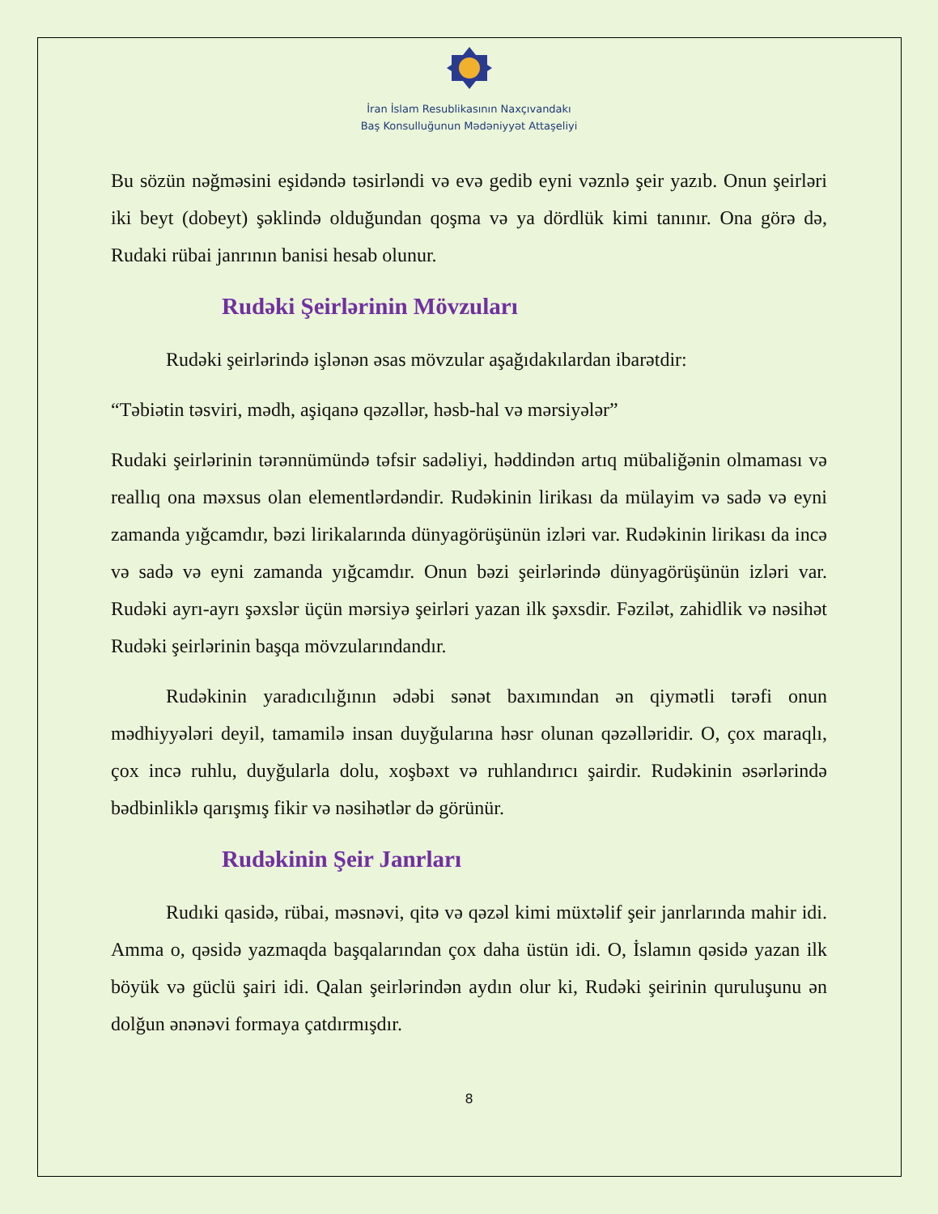İran İslam Resublikasının Naxçıvandakı
Baş Konsulluğunun Mədəniyyət Attaşeliyi
Bu sözün nəğməsini eşidəndə təsirləndi və evə gedib eyni vəznlə şeir yazıb. Onun şeirləri iki beyt (dobeyt) şəklində olduğundan qoşma və ya dördlük kimi tanınır. Ona görə də, Rudaki rübai janrının banisi hesab olunur.
Rudəki Şeirlərinin Mövzuları
Rudəki şeirlərində işlənən əsas mövzular aşağıdakılardan ibarətdir:
“Təbiətin təsviri, mədh, aşiqanə qəzəllər, həsb-hal və mərsiyələr”
Rudaki şeirlərinin tərənnümündə təfsir sadəliyi, həddindən artıq mübaliğənin olmaması və reallıq ona məxsus olan elementlərdəndir. Rudəkinin lirikası da mülayim və sadə və eyni zamanda yığcamdır, bəzi lirikalarında dünyagörüşünün izləri var. Rudəkinin lirikası da incə və sadə və eyni zamanda yığcamdır. Onun bəzi şeirlərində dünyagörüşünün izləri var. Rudəki ayrı-ayrı şəxslər üçün mərsiyə şeirləri yazan ilk şəxsdir. Fəzilət, zahidlik və nəsihət Rudəki şeirlərinin başqa mövzularındandır.
Rudəkinin yaradıcılığının ədəbi sənət baxımından ən qiymətli tərəfi onun mədhiyyələri deyil, tamamilə insan duyğularına həsr olunan qəzəlləridir. O, çox maraqlı, çox incə ruhlu, duyğularla dolu, xoşbəxt və ruhlandırıcı şairdir. Rudəkinin əsərlərində bədbinliklə qarışmış fikir və nəsihətlər də görünür.
Rudəkinin Şeir Janrları
Rudıki qasidə, rübai, məsnəvi, qitə və qəzəl kimi müxtəlif şeir janrlarında mahir idi. Amma o, qəsidə yazmaqda başqalarından çox daha üstün idi. O, İslamın qəsidə yazan ilk böyük və güclü şairi idi. Qalan şeirlərindən aydın olur ki, Rudəki şeirinin quruluşunu ən dolğun ənənəvi formaya çatdırmışdır.
8